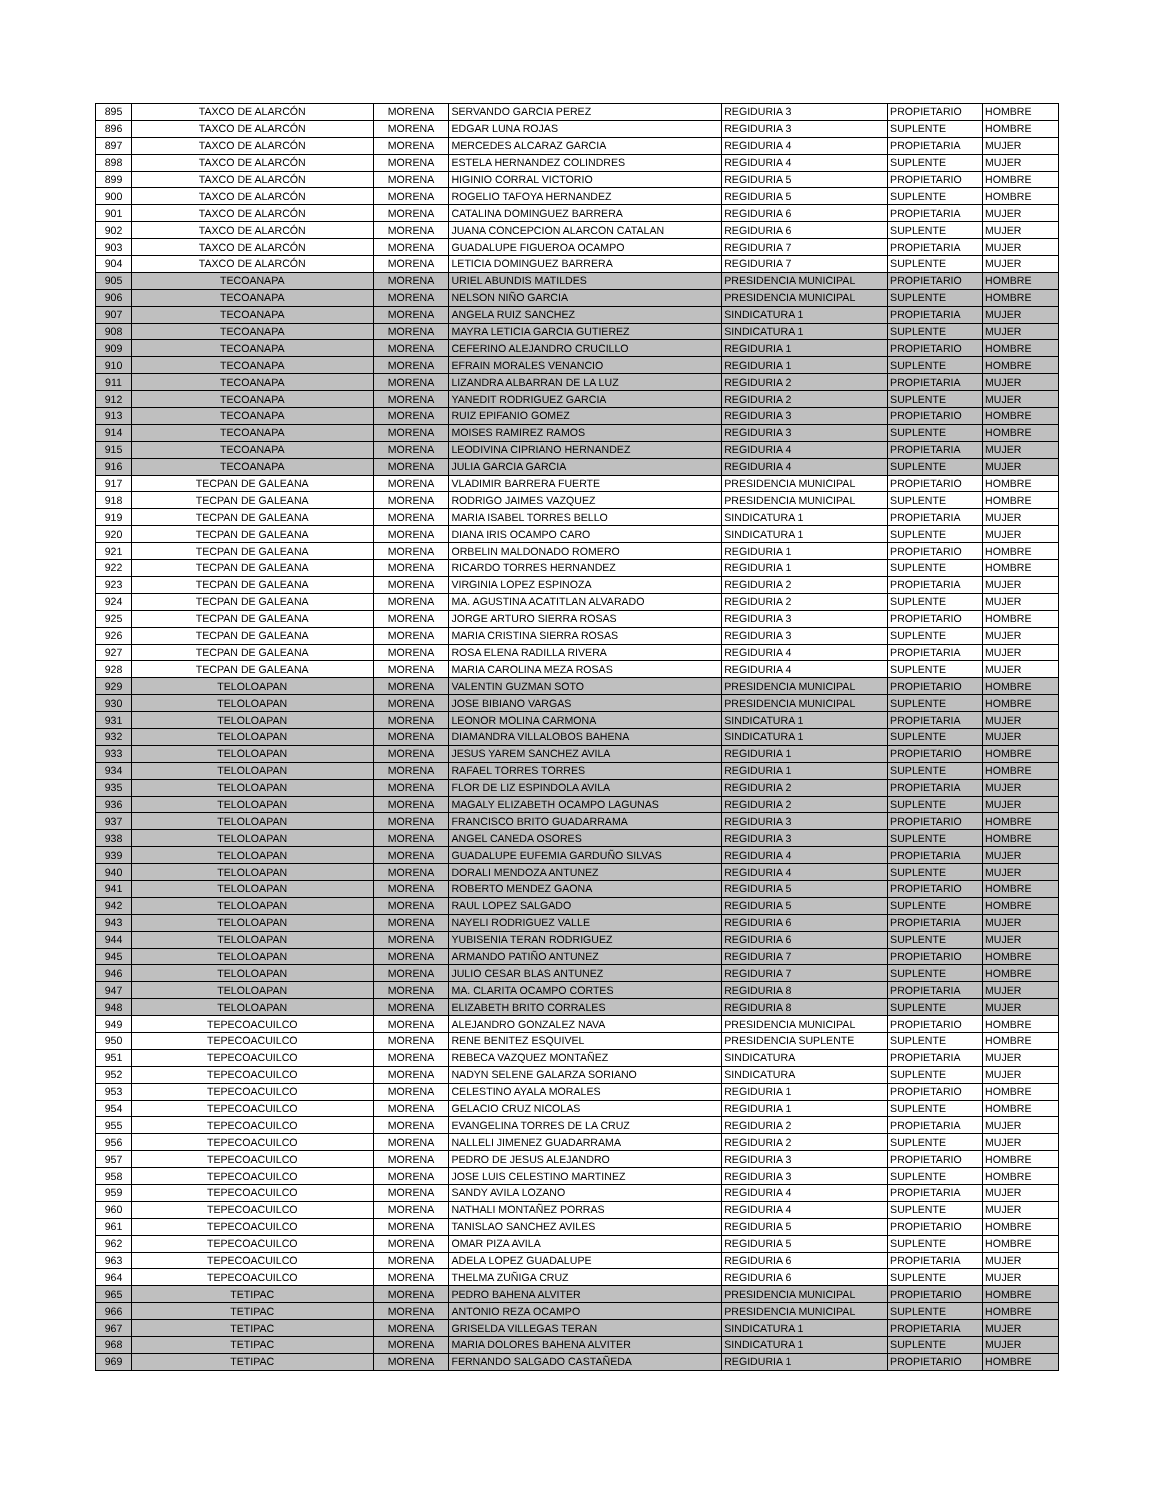| 895 | TAXCO DE ALARCÓN | MORENA | SERVANDO GARCIA PEREZ | REGIDURIA 3 | PROPIETARIO | HOMBRE |
| 896 | TAXCO DE ALARCÓN | MORENA | EDGAR LUNA ROJAS | REGIDURIA 3 | SUPLENTE | HOMBRE |
| 897 | TAXCO DE ALARCÓN | MORENA | MERCEDES ALCARAZ GARCIA | REGIDURIA 4 | PROPIETARIA | MUJER |
| 898 | TAXCO DE ALARCÓN | MORENA | ESTELA HERNANDEZ COLINDRES | REGIDURIA 4 | SUPLENTE | MUJER |
| 899 | TAXCO DE ALARCÓN | MORENA | HIGINIO CORRAL VICTORIO | REGIDURIA 5 | PROPIETARIO | HOMBRE |
| 900 | TAXCO DE ALARCÓN | MORENA | ROGELIO TAFOYA HERNANDEZ | REGIDURIA 5 | SUPLENTE | HOMBRE |
| 901 | TAXCO DE ALARCÓN | MORENA | CATALINA DOMINGUEZ BARRERA | REGIDURIA 6 | PROPIETARIA | MUJER |
| 902 | TAXCO DE ALARCÓN | MORENA | JUANA CONCEPCION ALARCON CATALAN | REGIDURIA 6 | SUPLENTE | MUJER |
| 903 | TAXCO DE ALARCÓN | MORENA | GUADALUPE FIGUEROA OCAMPO | REGIDURIA 7 | PROPIETARIA | MUJER |
| 904 | TAXCO DE ALARCÓN | MORENA | LETICIA DOMINGUEZ BARRERA | REGIDURIA 7 | SUPLENTE | MUJER |
| 905 | TECOANAPA | MORENA | URIEL ABUNDIS MATILDES | PRESIDENCIA MUNICIPAL | PROPIETARIO | HOMBRE |
| 906 | TECOANAPA | MORENA | NELSON NIÑO GARCIA | PRESIDENCIA MUNICIPAL | SUPLENTE | HOMBRE |
| 907 | TECOANAPA | MORENA | ANGELA RUIZ SANCHEZ | SINDICATURA 1 | PROPIETARIA | MUJER |
| 908 | TECOANAPA | MORENA | MAYRA LETICIA GARCIA GUTIEREZ | SINDICATURA 1 | SUPLENTE | MUJER |
| 909 | TECOANAPA | MORENA | CEFERINO ALEJANDRO CRUCILLO | REGIDURIA 1 | PROPIETARIO | HOMBRE |
| 910 | TECOANAPA | MORENA | EFRAIN MORALES VENANCIO | REGIDURIA 1 | SUPLENTE | HOMBRE |
| 911 | TECOANAPA | MORENA | LIZANDRA ALBARRAN DE LA LUZ | REGIDURIA 2 | PROPIETARIA | MUJER |
| 912 | TECOANAPA | MORENA | YANEDIT RODRIGUEZ GARCIA | REGIDURIA 2 | SUPLENTE | MUJER |
| 913 | TECOANAPA | MORENA | RUIZ EPIFANIO GOMEZ | REGIDURIA 3 | PROPIETARIO | HOMBRE |
| 914 | TECOANAPA | MORENA | MOISES RAMIREZ RAMOS | REGIDURIA 3 | SUPLENTE | HOMBRE |
| 915 | TECOANAPA | MORENA | LEODIVINA CIPRIANO HERNANDEZ | REGIDURIA 4 | PROPIETARIA | MUJER |
| 916 | TECOANAPA | MORENA | JULIA GARCIA GARCIA | REGIDURIA 4 | SUPLENTE | MUJER |
| 917 | TECPAN DE GALEANA | MORENA | VLADIMIR BARRERA FUERTE | PRESIDENCIA MUNICIPAL | PROPIETARIO | HOMBRE |
| 918 | TECPAN DE GALEANA | MORENA | RODRIGO JAIMES VAZQUEZ | PRESIDENCIA MUNICIPAL | SUPLENTE | HOMBRE |
| 919 | TECPAN DE GALEANA | MORENA | MARIA ISABEL TORRES BELLO | SINDICATURA 1 | PROPIETARIA | MUJER |
| 920 | TECPAN DE GALEANA | MORENA | DIANA IRIS OCAMPO CARO | SINDICATURA 1 | SUPLENTE | MUJER |
| 921 | TECPAN DE GALEANA | MORENA | ORBELIN MALDONADO ROMERO | REGIDURIA 1 | PROPIETARIO | HOMBRE |
| 922 | TECPAN DE GALEANA | MORENA | RICARDO TORRES HERNANDEZ | REGIDURIA 1 | SUPLENTE | HOMBRE |
| 923 | TECPAN DE GALEANA | MORENA | VIRGINIA LOPEZ ESPINOZA | REGIDURIA 2 | PROPIETARIA | MUJER |
| 924 | TECPAN DE GALEANA | MORENA | MA. AGUSTINA ACATITLAN ALVARADO | REGIDURIA 2 | SUPLENTE | MUJER |
| 925 | TECPAN DE GALEANA | MORENA | JORGE ARTURO SIERRA ROSAS | REGIDURIA 3 | PROPIETARIO | HOMBRE |
| 926 | TECPAN DE GALEANA | MORENA | MARIA CRISTINA SIERRA ROSAS | REGIDURIA 3 | SUPLENTE | MUJER |
| 927 | TECPAN DE GALEANA | MORENA | ROSA ELENA RADILLA RIVERA | REGIDURIA 4 | PROPIETARIA | MUJER |
| 928 | TECPAN DE GALEANA | MORENA | MARIA CAROLINA MEZA ROSAS | REGIDURIA 4 | SUPLENTE | MUJER |
| 929 | TELOLOAPAN | MORENA | VALENTIN GUZMAN SOTO | PRESIDENCIA MUNICIPAL | PROPIETARIO | HOMBRE |
| 930 | TELOLOAPAN | MORENA | JOSE BIBIANO VARGAS | PRESIDENCIA MUNICIPAL | SUPLENTE | HOMBRE |
| 931 | TELOLOAPAN | MORENA | LEONOR MOLINA CARMONA | SINDICATURA 1 | PROPIETARIA | MUJER |
| 932 | TELOLOAPAN | MORENA | DIAMANDRA VILLALOBOS BAHENA | SINDICATURA 1 | SUPLENTE | MUJER |
| 933 | TELOLOAPAN | MORENA | JESUS YAREM SANCHEZ AVILA | REGIDURIA 1 | PROPIETARIO | HOMBRE |
| 934 | TELOLOAPAN | MORENA | RAFAEL TORRES TORRES | REGIDURIA 1 | SUPLENTE | HOMBRE |
| 935 | TELOLOAPAN | MORENA | FLOR DE LIZ ESPINDOLA AVILA | REGIDURIA 2 | PROPIETARIA | MUJER |
| 936 | TELOLOAPAN | MORENA | MAGALY ELIZABETH OCAMPO LAGUNAS | REGIDURIA 2 | SUPLENTE | MUJER |
| 937 | TELOLOAPAN | MORENA | FRANCISCO BRITO GUADARRAMA | REGIDURIA 3 | PROPIETARIO | HOMBRE |
| 938 | TELOLOAPAN | MORENA | ANGEL CANEDA OSORES | REGIDURIA 3 | SUPLENTE | HOMBRE |
| 939 | TELOLOAPAN | MORENA | GUADALUPE EUFEMIA GARDUÑO SILVAS | REGIDURIA 4 | PROPIETARIA | MUJER |
| 940 | TELOLOAPAN | MORENA | DORALI MENDOZA ANTUNEZ | REGIDURIA 4 | SUPLENTE | MUJER |
| 941 | TELOLOAPAN | MORENA | ROBERTO MENDEZ GAONA | REGIDURIA 5 | PROPIETARIO | HOMBRE |
| 942 | TELOLOAPAN | MORENA | RAUL LOPEZ SALGADO | REGIDURIA 5 | SUPLENTE | HOMBRE |
| 943 | TELOLOAPAN | MORENA | NAYELI RODRIGUEZ VALLE | REGIDURIA 6 | PROPIETARIA | MUJER |
| 944 | TELOLOAPAN | MORENA | YUBISENIA TERAN RODRIGUEZ | REGIDURIA 6 | SUPLENTE | MUJER |
| 945 | TELOLOAPAN | MORENA | ARMANDO PATIÑO ANTUNEZ | REGIDURIA 7 | PROPIETARIO | HOMBRE |
| 946 | TELOLOAPAN | MORENA | JULIO CESAR BLAS ANTUNEZ | REGIDURIA 7 | SUPLENTE | HOMBRE |
| 947 | TELOLOAPAN | MORENA | MA. CLARITA OCAMPO CORTES | REGIDURIA 8 | PROPIETARIA | MUJER |
| 948 | TELOLOAPAN | MORENA | ELIZABETH BRITO CORRALES | REGIDURIA 8 | SUPLENTE | MUJER |
| 949 | TEPECOACUILCO | MORENA | ALEJANDRO GONZALEZ NAVA | PRESIDENCIA MUNICIPAL | PROPIETARIO | HOMBRE |
| 950 | TEPECOACUILCO | MORENA | RENE BENITEZ ESQUIVEL | PRESIDENCIA SUPLENTE | SUPLENTE | HOMBRE |
| 951 | TEPECOACUILCO | MORENA | REBECA VAZQUEZ MONTAÑEZ | SINDICATURA | PROPIETARIA | MUJER |
| 952 | TEPECOACUILCO | MORENA | NADYN SELENE GALARZA SORIANO | SINDICATURA | SUPLENTE | MUJER |
| 953 | TEPECOACUILCO | MORENA | CELESTINO AYALA MORALES | REGIDURIA 1 | PROPIETARIO | HOMBRE |
| 954 | TEPECOACUILCO | MORENA | GELACIO CRUZ NICOLAS | REGIDURIA 1 | SUPLENTE | HOMBRE |
| 955 | TEPECOACUILCO | MORENA | EVANGELINA TORRES DE LA CRUZ | REGIDURIA 2 | PROPIETARIA | MUJER |
| 956 | TEPECOACUILCO | MORENA | NALLELI JIMENEZ GUADARRAMA | REGIDURIA 2 | SUPLENTE | MUJER |
| 957 | TEPECOACUILCO | MORENA | PEDRO DE JESUS ALEJANDRO | REGIDURIA 3 | PROPIETARIO | HOMBRE |
| 958 | TEPECOACUILCO | MORENA | JOSE LUIS CELESTINO MARTINEZ | REGIDURIA 3 | SUPLENTE | HOMBRE |
| 959 | TEPECOACUILCO | MORENA | SANDY AVILA LOZANO | REGIDURIA 4 | PROPIETARIA | MUJER |
| 960 | TEPECOACUILCO | MORENA | NATHALI MONTAÑEZ PORRAS | REGIDURIA 4 | SUPLENTE | MUJER |
| 961 | TEPECOACUILCO | MORENA | TANISLAO SANCHEZ AVILES | REGIDURIA 5 | PROPIETARIO | HOMBRE |
| 962 | TEPECOACUILCO | MORENA | OMAR PIZA AVILA | REGIDURIA 5 | SUPLENTE | HOMBRE |
| 963 | TEPECOACUILCO | MORENA | ADELA LOPEZ GUADALUPE | REGIDURIA 6 | PROPIETARIA | MUJER |
| 964 | TEPECOACUILCO | MORENA | THELMA ZUÑIGA CRUZ | REGIDURIA 6 | SUPLENTE | MUJER |
| 965 | TETIPAC | MORENA | PEDRO BAHENA ALVITER | PRESIDENCIA MUNICIPAL | PROPIETARIO | HOMBRE |
| 966 | TETIPAC | MORENA | ANTONIO REZA OCAMPO | PRESIDENCIA MUNICIPAL | SUPLENTE | HOMBRE |
| 967 | TETIPAC | MORENA | GRISELDA VILLEGAS TERAN | SINDICATURA 1 | PROPIETARIA | MUJER |
| 968 | TETIPAC | MORENA | MARIA DOLORES BAHENA ALVITER | SINDICATURA 1 | SUPLENTE | MUJER |
| 969 | TETIPAC | MORENA | FERNANDO SALGADO CASTAÑEDA | REGIDURIA 1 | PROPIETARIO | HOMBRE |